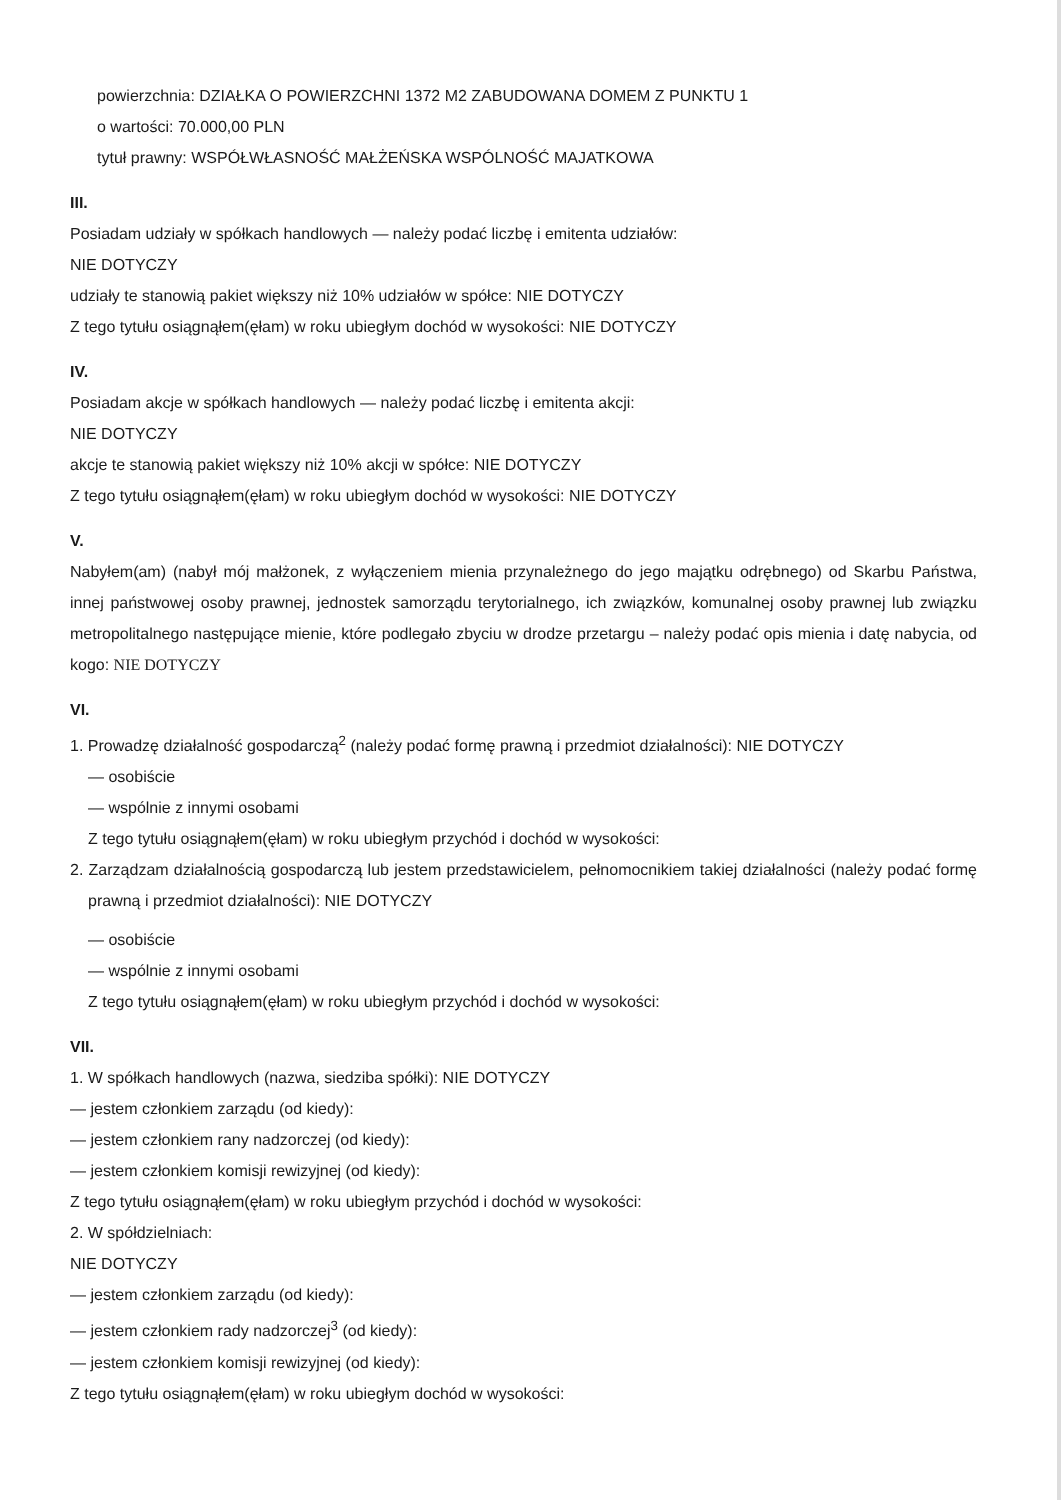powierzchnia: DZIAŁKA O POWIERZCHNI 1372 M2 ZABUDOWANA DOMEM Z PUNKTU 1
o wartości: 70.000,00 PLN
tytuł prawny: WSPÓŁWŁASNOŚĆ MAŁŻEŃSKA WSPÓLNOŚĆ MAJATKOWA
III.
Posiadam udziały w spółkach handlowych — należy podać liczbę i emitenta udziałów:
NIE DOTYCZY
udziały te stanowią pakiet większy niż 10% udziałów w spółce: NIE DOTYCZY
Z tego tytułu osiągnąłem(ęłam) w roku ubiegłym dochód w wysokości: NIE DOTYCZY
IV.
Posiadam akcje w spółkach handlowych — należy podać liczbę i emitenta akcji:
NIE DOTYCZY
akcje te stanowią pakiet większy niż 10% akcji w spółce: NIE DOTYCZY
Z tego tytułu osiągnąłem(ęłam) w roku ubiegłym dochód w wysokości: NIE DOTYCZY
V.
Nabyłem(am) (nabył mój małżonek, z wyłączeniem mienia przynależnego do jego majątku odrębnego) od Skarbu Państwa, innej państwowej osoby prawnej, jednostek samorządu terytorialnego, ich związków, komunalnej osoby prawnej lub związku metropolitalnego następujące mienie, które podlegało zbyciu w drodze przetargu – należy podać opis mienia i datę nabycia, od kogo: NIE DOTYCZY
VI.
1. Prowadzę działalność gospodarczą<sup>2</sup> (należy podać formę prawną i przedmiot działalności): NIE DOTYCZY
— osobiście
— wspólnie z innymi osobami
Z tego tytułu osiągnąłem(ęłam) w roku ubiegłym przychód i dochód w wysokości:
2. Zarządzam działalnością gospodarczą lub jestem przedstawicielem, pełnomocnikiem takiej działalności (należy podać formę prawną i przedmiot działalności): NIE DOTYCZY
— osobiście
— wspólnie z innymi osobami
Z tego tytułu osiągnąłem(ęłam) w roku ubiegłym przychód i dochód w wysokości:
VII.
1. W spółkach handlowych (nazwa, siedziba spółki): NIE DOTYCZY
— jestem członkiem zarządu (od kiedy):
— jestem członkiem rany nadzorczej (od kiedy):
— jestem członkiem komisji rewizyjnej (od kiedy):
Z tego tytułu osiągnąłem(ęłam) w roku ubiegłym przychód i dochód w wysokości:
2. W spółdzielniach:
NIE DOTYCZY
— jestem członkiem zarządu (od kiedy):
— jestem członkiem rady nadzorczej<sup>3</sup> (od kiedy):
— jestem członkiem komisji rewizyjnej (od kiedy):
Z tego tytułu osiągnąłem(ęłam) w roku ubiegłym dochód w wysokości: